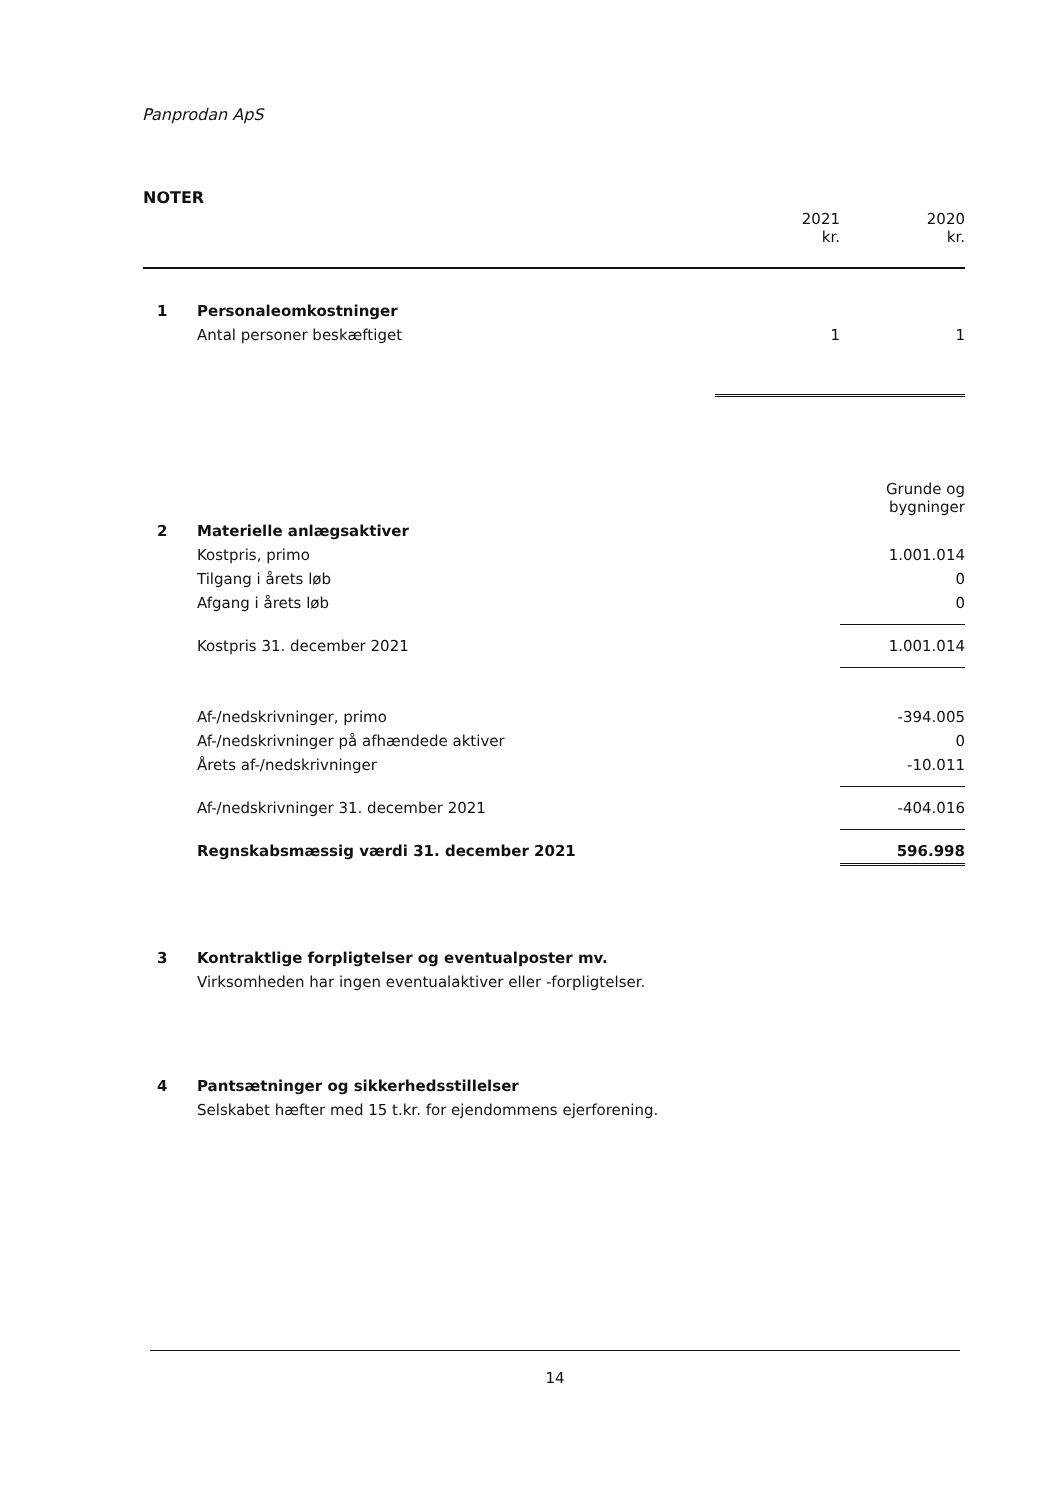Panprodan ApS
NOTER
| | 2021 kr. | 2020 kr. |
| 1 | Personaleomkostninger | | |
| | Antal personer beskæftiget | 1 | 1 |
| | | Grunde og bygninger |
| 2 | Materielle anlægsaktiver | |
| | Kostpris, primo | 1.001.014 |
| | Tilgang i årets løb | 0 |
| | Afgang i årets løb | 0 |
| | Kostpris 31. december 2021 | 1.001.014 |
| | Af-/nedskrivninger, primo | -394.005 |
| | Af-/nedskrivninger på afhændede aktiver | 0 |
| | Årets af-/nedskrivninger | -10.011 |
| | Af-/nedskrivninger 31. december 2021 | -404.016 |
| | Regnskabsmæssig værdi 31. december 2021 | 596.998 |
| 3 | Kontraktlige forpligtelser og eventualposter mv. |
| | Virksomheden har ingen eventualaktiver eller -forpligtelser. |
| 4 | Pantsætninger og sikkerhedsstillelser |
| | Selskabet hæfter med 15 t.kr. for ejendommens ejerforening. |
14